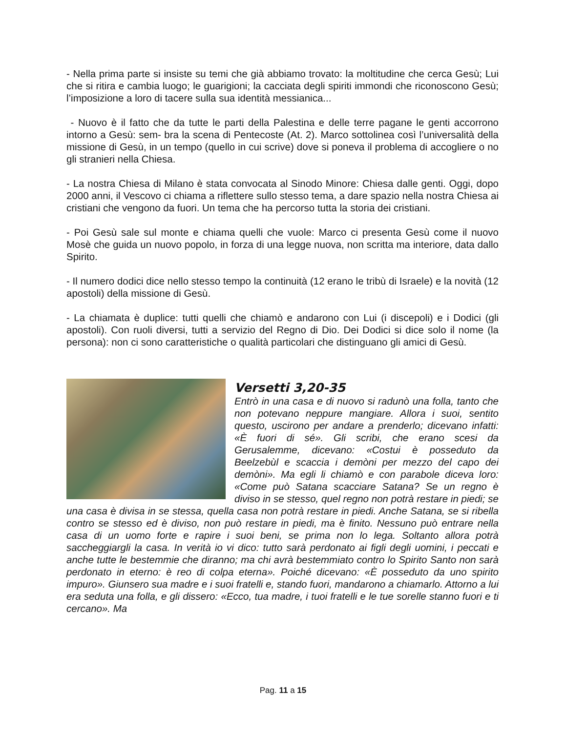- Nella prima parte si insiste su temi che già abbiamo trovato: la moltitudine che cerca Gesù; Lui che si ritira e cambia luogo; le guarigioni; la cacciata degli spiriti immondi che riconoscono Gesù; l’imposizione a loro di tacere sulla sua identità messianica...
- Nuovo è il fatto che da tutte le parti della Palestina e delle terre pagane le genti accorrono intorno a Gesù: sem- bra la scena di Pentecoste (At. 2). Marco sottolinea così l’universalità della missione di Gesù, in un tempo (quello in cui scrive) dove si poneva il problema di accogliere o no gli stranieri nella Chiesa.
- La nostra Chiesa di Milano è stata convocata al Sinodo Minore: Chiesa dalle genti. Oggi, dopo 2000 anni, il Vescovo ci chiama a riflettere sullo stesso tema, a dare spazio nella nostra Chiesa ai cristiani che vengono da fuori. Un tema che ha percorso tutta la storia dei cristiani.
- Poi Gesù sale sul monte e chiama quelli che vuole: Marco ci presenta Gesù come il nuovo Mosè che guida un nuovo popolo, in forza di una legge nuova, non scritta ma interiore, data dallo Spirito.
- Il numero dodici dice nello stesso tempo la continuità (12 erano le tribù di Israele) e la novità (12 apostoli) della missione di Gesù.
- La chiamata è duplice: tutti quelli che chiamò e andarono con Lui (i discepoli) e i Dodici (gli apostoli). Con ruoli diversi, tutti a servizio del Regno di Dio. Dei Dodici si dice solo il nome (la persona): non ci sono caratteristiche o qualità particolari che distinguano gli amici di Gesù.
Versetti 3,20-35
Entrò in una casa e di nuovo si radunò una folla, tanto che non potevano neppure mangiare. Allora i suoi, sentito questo, uscirono per andare a prenderlo; dicevano infatti: «È fuori di sé». Gli scribi, che erano scesi da Gerusalemme, dicevano: «Costui è posseduto da Beelzebùl e scaccia i demòni per mezzo del capo dei demòni». Ma egli li chiamò e con parabole diceva loro: «Come può Satana scacciare Satana? Se un regno è diviso in se stesso, quel regno non potrà restare in piedi; se una casa è divisa in se stessa, quella casa non potrà restare in piedi. Anche Satana, se si ribella contro se stesso ed è diviso, non può restare in piedi, ma è finito. Nessuno può entrare nella casa di un uomo forte e rapire i suoi beni, se prima non lo lega. Soltanto allora potrà saccheggiargli la casa. In verità io vi dico: tutto sarà perdonato ai figli degli uomini, i peccati e anche tutte le bestemmie che diranno; ma chi avrà bestemmiato contro lo Spirito Santo non sarà perdonato in eterno: è reo di colpa eterna». Poiché dicevano: «È posseduto da uno spirito impuro». Giunsero sua madre e i suoi fratelli e, stando fuori, mandarono a chiamarlo. Attorno a lui era seduta una folla, e gli dissero: «Ecco, tua madre, i tuoi fratelli e le tue sorelle stanno fuori e ti cercano». Ma
Pag. 11 a 15